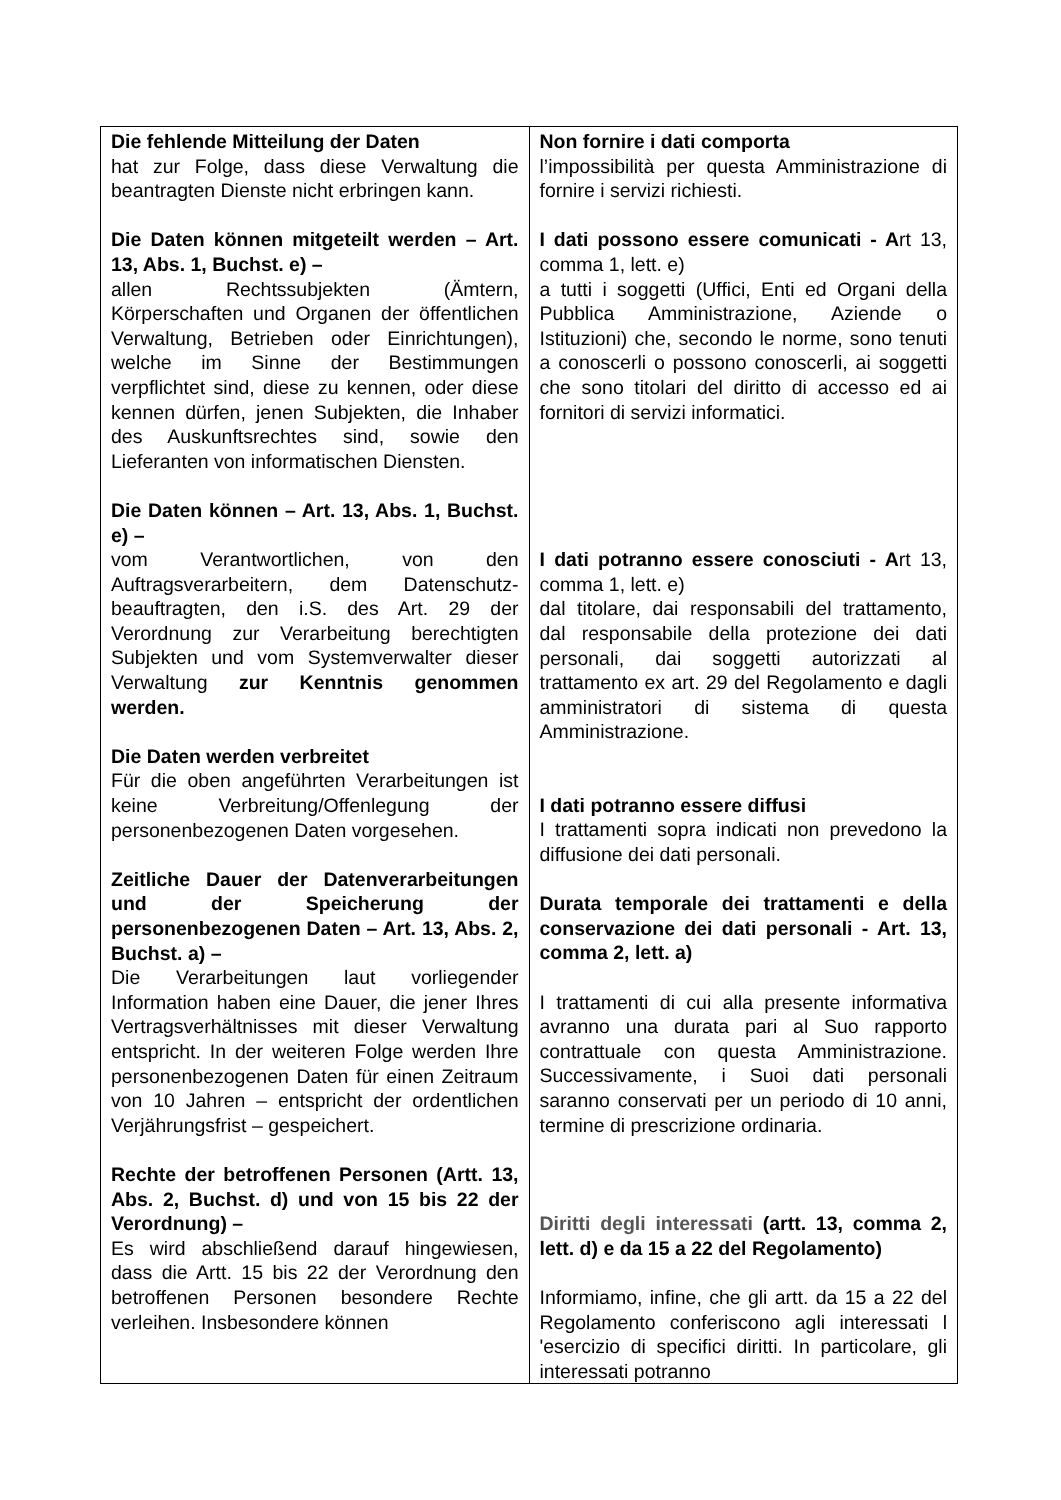| Die fehlende Mitteilung der Daten hat zur Folge, dass diese Verwaltung die beantragten Dienste nicht erbringen kann. Die Daten können mitgeteilt werden – Art. 13, Abs. 1, Buchst. e) – allen Rechtssubjekten (Ämtern, Körperschaften und Organen der öffentlichen Verwaltung, Betrieben oder Einrichtungen), welche im Sinne der Bestimmungen verpflichtet sind, diese zu kennen, oder diese kennen dürfen, jenen Subjekten, die Inhaber des Auskunftsrechtes sind, sowie den Lieferanten von informatischen Diensten. Die Daten können – Art. 13, Abs. 1, Buchst. e) – vom Verantwortlichen, von den Auftragsverarbeitern, dem Datenschutz-beauftragten, den i.S. des Art. 29 der Verordnung zur Verarbeitung berechtigten Subjekten und vom Systemverwalter dieser Verwaltung zur Kenntnis genommen werden. Die Daten werden verbreitet Für die oben angeführten Verarbeitungen ist keine Verbreitung/Offenlegung der personenbezogenen Daten vorgesehen. Zeitliche Dauer der Datenverarbeitungen und der Speicherung der personenbezogenen Daten – Art. 13, Abs. 2, Buchst. a) – Die Verarbeitungen laut vorliegender Information haben eine Dauer, die jener Ihres Vertragsverhältnisses mit dieser Verwaltung entspricht. In der weiteren Folge werden Ihre personenbezogenen Daten für einen Zeitraum von 10 Jahren – entspricht der ordentlichen Verjährungsfrist – gespeichert. Rechte der betroffenen Personen (Artt. 13, Abs. 2, Buchst. d) und von 15 bis 22 der Verordnung) – Es wird abschließend darauf hingewiesen, dass die Artt. 15 bis 22 der Verordnung den betroffenen Personen besondere Rechte verleihen. Insbesondere können | Non fornire i dati comporta l’impossibilità per questa Amministrazione di fornire i servizi richiesti. I dati possono essere comunicati - A rt 13, comma 1, lett. e) a tutti i soggetti (Uffici, Enti ed Organi della Pubblica Amministrazione, Aziende o Istituzioni) che, secondo le norme, sono tenuti a conoscerli o possono conoscerli, ai soggetti che sono titolari del diritto di accesso ed ai fornitori di servizi informatici. I dati potranno essere conosciuti - A rt 13, comma 1, lett. e) dal titolare, dai responsabili del trattamento, dal responsabile della protezione dei dati personali, dai soggetti autorizzati al trattamento ex art. 29 del Regolamento e dagli amministratori di sistema di questa Amministrazione. I dati potranno essere diffusi I trattamenti sopra indicati non prevedono la diffusione dei dati personali. Durata temporale dei trattamenti e della conservazione dei dati personali - Art. 13, comma 2, lett. a) I trattamenti di cui alla presente informativa avranno una durata pari al Suo rapporto contrattuale con questa Amministrazione. Successivamente, i Suoi dati personali saranno conservati per un periodo di 10 anni, termine di prescrizione ordinaria. Diritti degli interessati (artt. 13, comma 2, lett. d) e da 15 a 22 del Regolamento) Informiamo, infine, che gli artt. da 15 a 22 del Regolamento conferiscono agli interessati l 'esercizio di specifici diritti. In particolare, gli interessati potranno |